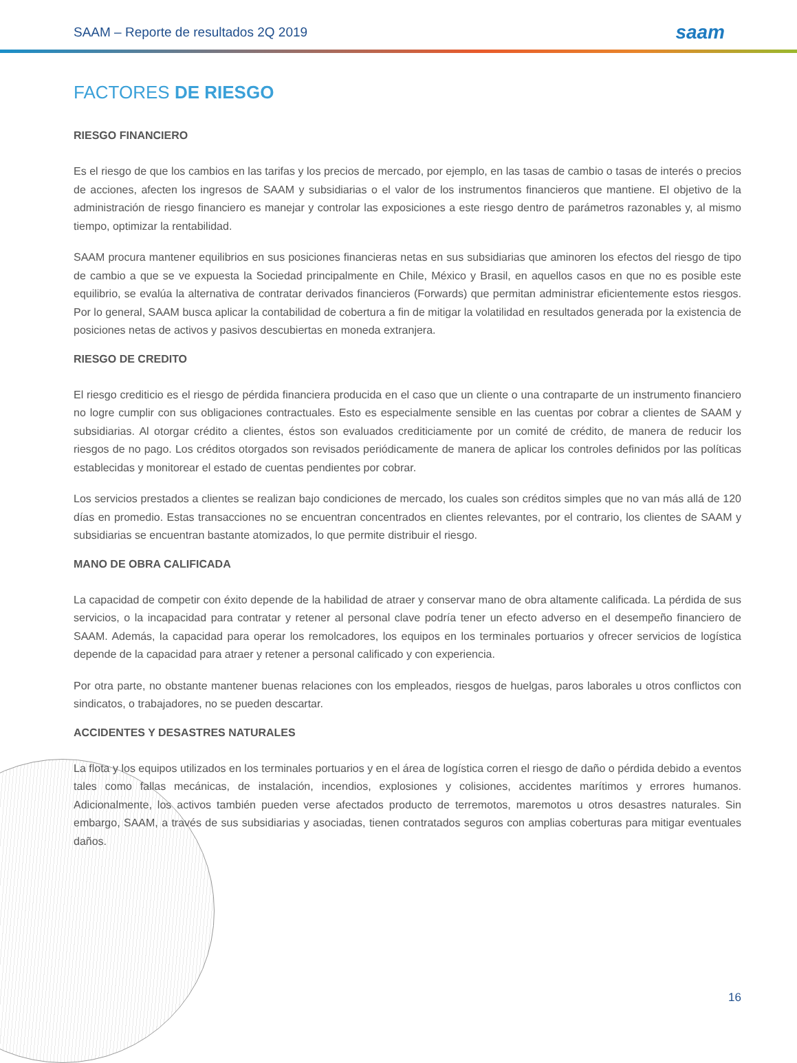SAAM – Reporte de resultados 2Q 2019 saam
FACTORES DE RIESGO
RIESGO FINANCIERO
Es el riesgo de que los cambios en las tarifas y los precios de mercado, por ejemplo, en las tasas de cambio o tasas de interés o precios de acciones, afecten los ingresos de SAAM y subsidiarias o el valor de los instrumentos financieros que mantiene. El objetivo de la administración de riesgo financiero es manejar y controlar las exposiciones a este riesgo dentro de parámetros razonables y, al mismo tiempo, optimizar la rentabilidad.
SAAM procura mantener equilibrios en sus posiciones financieras netas en sus subsidiarias que aminoren los efectos del riesgo de tipo de cambio a que se ve expuesta la Sociedad principalmente en Chile, México y Brasil, en aquellos casos en que no es posible este equilibrio, se evalúa la alternativa de contratar derivados financieros (Forwards) que permitan administrar eficientemente estos riesgos. Por lo general, SAAM busca aplicar la contabilidad de cobertura a fin de mitigar la volatilidad en resultados generada por la existencia de posiciones netas de activos y pasivos descubiertas en moneda extranjera.
RIESGO DE CREDITO
El riesgo crediticio es el riesgo de pérdida financiera producida en el caso que un cliente o una contraparte de un instrumento financiero no logre cumplir con sus obligaciones contractuales. Esto es especialmente sensible en las cuentas por cobrar a clientes de SAAM y subsidiarias. Al otorgar crédito a clientes, éstos son evaluados crediticiamente por un comité de crédito, de manera de reducir los riesgos de no pago. Los créditos otorgados son revisados periódicamente de manera de aplicar los controles definidos por las políticas establecidas y monitorear el estado de cuentas pendientes por cobrar.
Los servicios prestados a clientes se realizan bajo condiciones de mercado, los cuales son créditos simples que no van más allá de 120 días en promedio. Estas transacciones no se encuentran concentrados en clientes relevantes, por el contrario, los clientes de SAAM y subsidiarias se encuentran bastante atomizados, lo que permite distribuir el riesgo.
MANO DE OBRA CALIFICADA
La capacidad de competir con éxito depende de la habilidad de atraer y conservar mano de obra altamente calificada. La pérdida de sus servicios, o la incapacidad para contratar y retener al personal clave podría tener un efecto adverso en el desempeño financiero de SAAM. Además, la capacidad para operar los remolcadores, los equipos en los terminales portuarios y ofrecer servicios de logística depende de la capacidad para atraer y retener a personal calificado y con experiencia.
Por otra parte, no obstante mantener buenas relaciones con los empleados, riesgos de huelgas, paros laborales u otros conflictos con sindicatos, o trabajadores, no se pueden descartar.
ACCIDENTES Y DESASTRES NATURALES
La flota y los equipos utilizados en los terminales portuarios y en el área de logística corren el riesgo de daño o pérdida debido a eventos tales como fallas mecánicas, de instalación, incendios, explosiones y colisiones, accidentes marítimos y errores humanos. Adicionalmente, los activos también pueden verse afectados producto de terremotos, maremotos u otros desastres naturales. Sin embargo, SAAM, a través de sus subsidiarias y asociadas, tienen contratados seguros con amplias coberturas para mitigar eventuales daños.
16